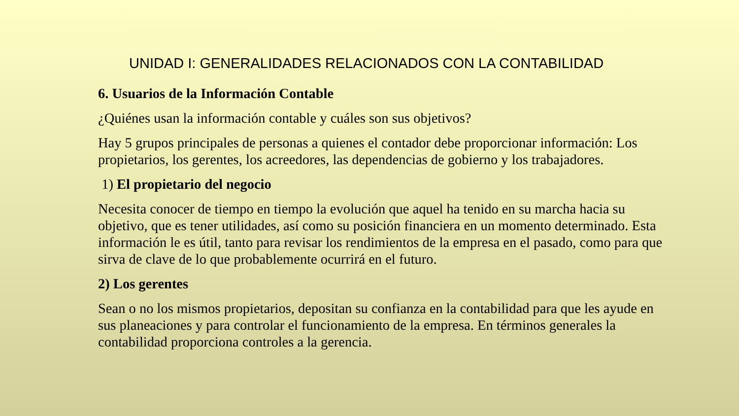UNIDAD I: GENERALIDADES RELACIONADOS CON LA CONTABILIDAD
6. Usuarios de la Información Contable
¿Quiénes usan la información contable y cuáles son sus objetivos?
Hay 5 grupos principales de personas a quienes el contador debe proporcionar información: Los propietarios, los gerentes, los acreedores, las dependencias de gobierno y los trabajadores.
1) El propietario del negocio
Necesita conocer de tiempo en tiempo la evolución que aquel ha tenido en su marcha hacia su objetivo, que es tener utilidades, así como su posición financiera en un momento determinado. Esta información le es útil, tanto para revisar los rendimientos de la empresa en el pasado, como para que sirva de clave de lo que probablemente ocurrirá en el futuro.
2) Los gerentes
Sean o no los mismos propietarios, depositan su confianza en la contabilidad para que les ayude en sus planeaciones y para controlar el funcionamiento de la empresa. En términos generales la contabilidad proporciona controles a la gerencia.